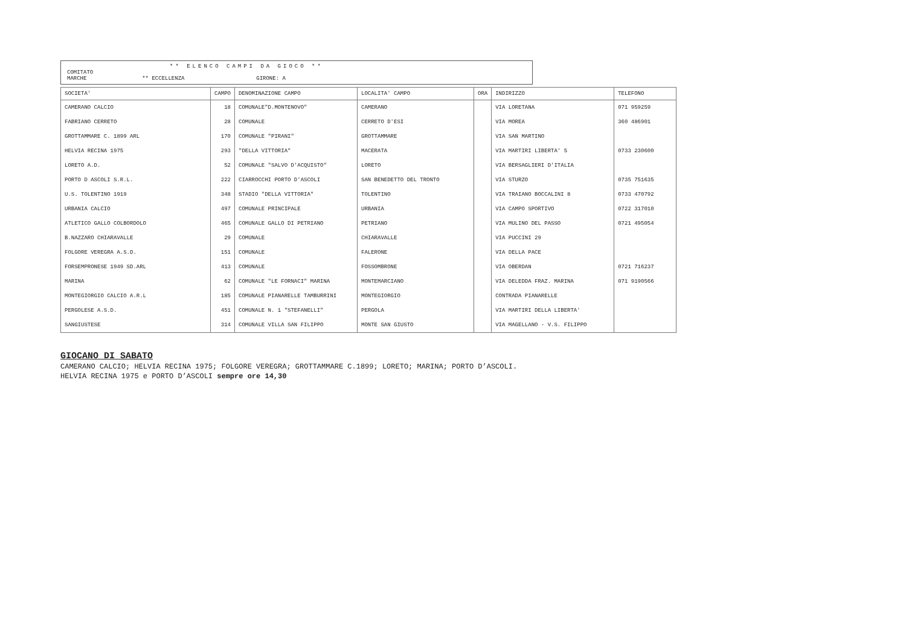** ELENCO CAMPI DA GIOCO **
COMITATO
MARCHE ** ECCELLENZA GIRONE: A
| SOCIETA' | CAMPO | DENOMINAZIONE CAMPO | LOCALITA' CAMPO | ORA | INDIRIZZO | TELEFONO |
| --- | --- | --- | --- | --- | --- | --- |
| CAMERANO CALCIO | 18 | COMUNALE"D.MONTENOVO" | CAMERANO | | VIA LORETANA | 071 959259 |
| FABRIANO CERRETO | 28 | COMUNALE | CERRETO D'ESI | | VIA MOREA | 360 486901 |
| GROTTAMMARE C. 1899 ARL | 170 | COMUNALE "PIRANI" | GROTTAMMARE | | VIA SAN MARTINO | |
| HELVIA RECINA 1975 | 293 | "DELLA VITTORIA" | MACERATA | | VIA MARTIRI LIBERTA' 5 | 0733 230600 |
| LORETO A.D. | 52 | COMUNALE "SALVO D'ACQUISTO" | LORETO | | VIA BERSAGLIERI D'ITALIA | |
| PORTO D ASCOLI S.R.L. | 222 | CIARROCCHI PORTO D'ASCOLI | SAN BENEDETTO DEL TRONTO | | VIA STURZO | 0735 751635 |
| U.S. TOLENTINO 1919 | 348 | STADIO "DELLA VITTORIA" | TOLENTINO | | VIA TRAIANO BOCCALINI 8 | 0733 470792 |
| URBANIA CALCIO | 497 | COMUNALE PRINCIPALE | URBANIA | | VIA CAMPO SPORTIVO | 0722 317010 |
| ATLETICO GALLO COLBORDOLO | 465 | COMUNALE GALLO DI PETRIANO | PETRIANO | | VIA MULINO DEL PASSO | 0721 495054 |
| B.NAZZARO CHIARAVALLE | 29 | COMUNALE | CHIARAVALLE | | VIA PUCCINI 29 | |
| FOLGORE VEREGRA A.S.D. | 151 | COMUNALE | FALERONE | | VIA DELLA PACE | |
| FORSEMPRONESE 1949 SD.ARL | 413 | COMUNALE | FOSSOMBRONE | | VIA OBERDAN | 0721 716237 |
| MARINA | 62 | COMUNALE "LE FORNACI" MARINA | MONTEMARCIANO | | VIA DELEDDA FRAZ. MARINA | 071 9190566 |
| MONTEGIORGIO CALCIO A.R.L | 185 | COMUNALE PIANARELLE TAMBURRINI | MONTEGIORGIO | | CONTRADA PIANARELLE | |
| PERGOLESE A.S.D. | 451 | COMUNALE N. 1 "STEFANELLI" | PERGOLA | | VIA MARTIRI DELLA LIBERTA' | |
| SANGIUSTESE | 314 | COMUNALE VILLA SAN FILIPPO | MONTE SAN GIUSTO | | VIA MAGELLANO - V.S. FILIPPO | |
GIOCANO DI SABATO
CAMERANO CALCIO; HELVIA RECINA 1975; FOLGORE VEREGRA; GROTTAMMARE C.1899; LORETO; MARINA; PORTO D’ASCOLI.
HELVIA RECINA 1975 e PORTO D’ASCOLI sempre ore 14,30